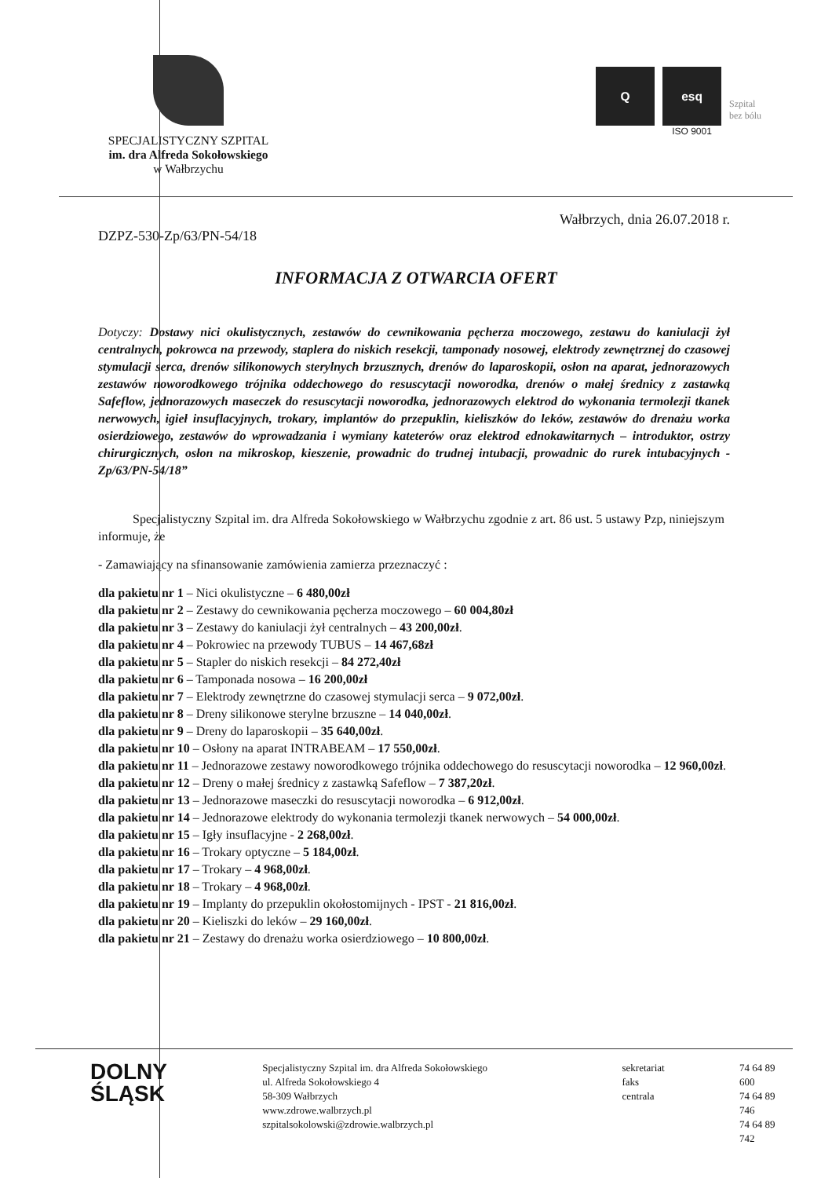SPECJALISTYCZNY SZPITAL
im. dra Alfreda Sokołowskiego
w Wałbrzychu
Q esq
ISO 9001
Szpital
bez bólu
Wałbrzych, dnia 26.07.2018 r.
DZPZ-530-Zp/63/PN-54/18
INFORMACJA Z OTWARCIA OFERT
Dotyczy: Dostawy nici okulistycznych, zestawów do cewnikowania pęcherza moczowego, zestawu do kaniulacji żył centralnych, pokrowca na przewody, staplera do niskich resekcji, tamponady nosowej, elektrody zewnętrznej do czasowej stymulacji serca, drenów silikonowych sterylnych brzusznych, drenów do laparoskopii, osłon na aparat, jednorazowych zestawów noworodkowego trójnika oddechowego do resuscytacji noworodka, drenów o małej średnicy z zastawką Safeflow, jednorazowych maseczek do resuscytacji noworodka, jednorazowych elektrod do wykonania termolezji tkanek nerwowych, igieł insuflacyjnych, trokary, implantów do przepuklin, kieliszków do leków, zestawów do drenażu worka osierdziowego, zestawów do wprowadzania i wymiany kateterów oraz elektrod ednokawitarnych – introduktor, ostrzy chirurgicznych, osłon na mikroskop, kieszenie, prowadnic do trudnej intubacji, prowadnic do rurek intubacyjnych - Zp/63/PN-54/18”
Specjalistyczny Szpital im. dra Alfreda Sokołowskiego w Wałbrzychu zgodnie z art. 86 ust. 5 ustawy Pzp, niniejszym informuje, że
- Zamawiający na sfinansowanie zamówienia zamierza przeznaczyć :
dla pakietu nr 1 – Nici okulistyczne – 6 480,00zł
dla pakietu nr 2 – Zestawy do cewnikowania pęcherza moczowego – 60 004,80zł
dla pakietu nr 3 – Zestawy do kaniulacji żył centralnych – 43 200,00zł.
dla pakietu nr 4 – Pokrowiec na przewody TUBUS – 14 467,68zł
dla pakietu nr 5 – Stapler do niskich resekcji – 84 272,40zł
dla pakietu nr 6 – Tamponada nosowa – 16 200,00zł
dla pakietu nr 7 – Elektrody zewnętrzne do czasowej stymulacji serca – 9 072,00zł.
dla pakietu nr 8 – Dreny silikonowe sterylne brzuszne – 14 040,00zł.
dla pakietu nr 9 – Dreny do laparoskopii – 35 640,00zł.
dla pakietu nr 10 – Osłony na aparat INTRABEAM – 17 550,00zł.
dla pakietu nr 11 – Jednorazowe zestawy noworodkowego trójnika oddechowego do resuscytacji noworodka – 12 960,00zł.
dla pakietu nr 12 – Dreny o małej średnicy z zastawką Safeflow – 7 387,20zł.
dla pakietu nr 13 – Jednorazowe maseczki do resuscytacji noworodka – 6 912,00zł.
dla pakietu nr 14 – Jednorazowe elektrody do wykonania termolezji tkanek nerwowych – 54 000,00zł.
dla pakietu nr 15 – Igły insuflacyjne - 2 268,00zł.
dla pakietu nr 16 – Trokary optyczne – 5 184,00zł.
dla pakietu nr 17 – Trokary – 4 968,00zł.
dla pakietu nr 18 – Trokary – 4 968,00zł.
dla pakietu nr 19 – Implanty do przepuklin okołostomijnych - IPST - 21 816,00zł.
dla pakietu nr 20 – Kieliszki do leków – 29 160,00zł.
dla pakietu nr 21 – Zestawy do drenażu worka osierdziowego – 10 800,00zł.
DOLNY
ŚLĄSK
Specjalistyczny Szpital im. dra Alfreda Sokołowskiego
ul. Alfreda Sokołowskiego 4
58-309 Wałbrzych
www.zdrowe.walbrzych.pl
szpitalsokolowski@zdrowie.walbrzych.pl
sekretariat
faks
centrala
74 64 89 600
74 64 89 746
74 64 89 742